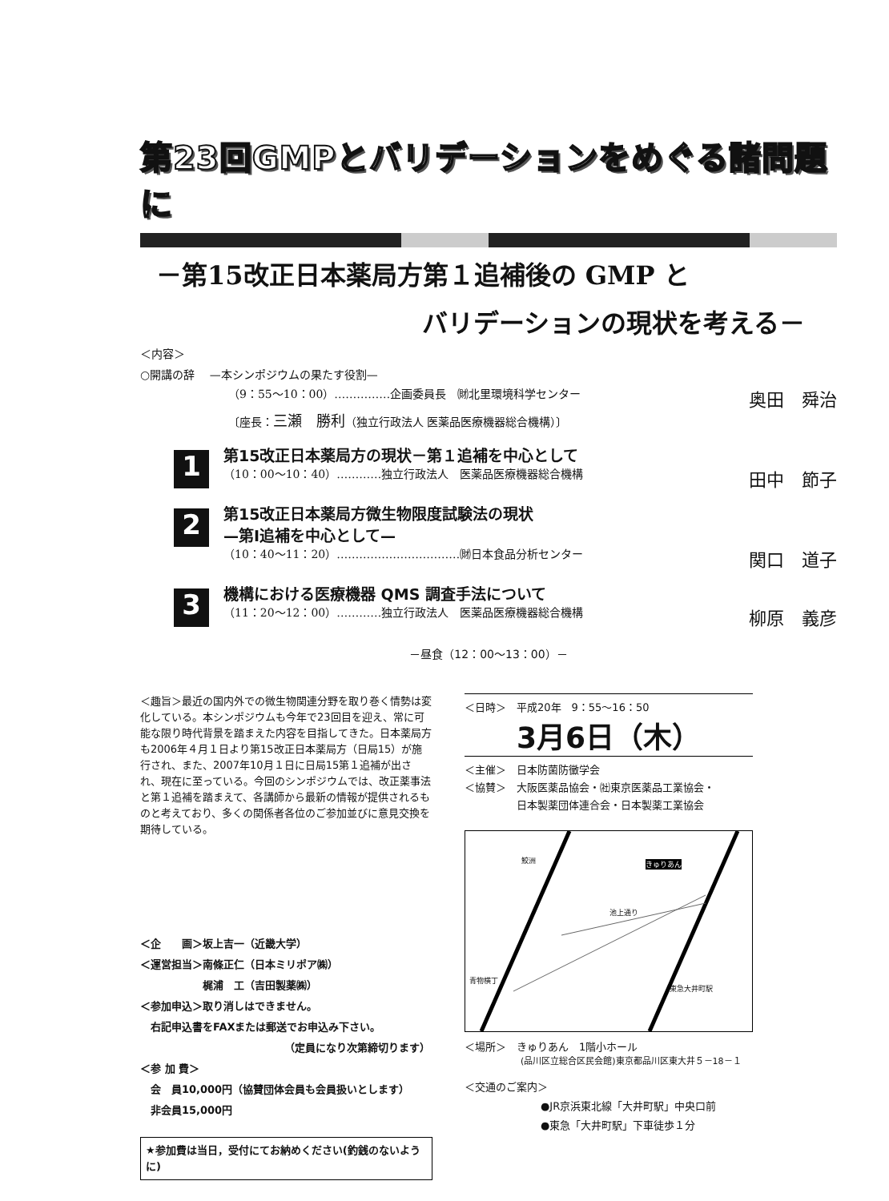第23回GMPとバリデーションをめぐる諸問題に
－第15改正日本薬局方第１追補後の GMP と
バリデーションの現状を考える－
＜内容＞
○開講の辞　 —本シンポジウムの果たす役割—
（9：55～10：00）……………企画委員長　㈶北里環境科学センター 奥田　舜治
〔座長：三瀬　勝利（独立行政法人 医薬品医療機器総合機構）〕
1
第15改正日本薬局方の現状－第１追補を中心として
（10：00～10：40）…………独立行政法人　医薬品医療機器総合機構 田中　節子
2
第15改正日本薬局方微生物限度試験法の現状
—第Ⅰ追補を中心として—
（10：40～11：20）……………………………㈶日本食品分析センター 関口　道子
3
機構における医療機器 QMS 調査手法について
（11：20～12：00）…………独立行政法人　医薬品医療機器総合機構 柳原　義彦
－昼食（12：00～13：00）－
＜趣旨＞最近の国内外での微生物関連分野を取り巻く情勢は変化している。本シンポジウムも今年で23回目を迎え、常に可能な限り時代背景を踏まえた内容を目指してきた。日本薬局方も2006年４月１日より第15改正日本薬局方（日局15）が施行され、また、2007年10月１日に日局15第１追補が出され、現在に至っている。今回のシンポジウムでは、改正薬事法と第１追補を踏まえて、各講師から最新の情報が提供されるものと考えており、多くの関係者各位のご参加並びに意見交換を期待している。
＜企　　画＞坂上吉一（近畿大学）
＜運営担当＞南條正仁（日本ミリポア㈱）
　　　　　　梶浦　工（吉田製薬㈱）
＜参加申込＞取り消しはできません。
　右記申込書をFAXまたは郵送でお申込み下さい。
（定員になり次第締切ります）
＜参 加 費＞
　会　員10,000円（協賛団体会員も会員扱いとします）
　非会員15,000円
★参加費は当日，受付にてお納めください(釣銭のないように)
＜日時＞　平成20年　9：55～16：50
3月6日（木）
＜主催＞　日本防菌防黴学会
＜協賛＞　大阪医薬品協会・㈳東京医薬品工業協会・
　　　　　日本製薬団体連合会・日本製薬工業協会
鮫洲 きゅりあん
池上通り
青物横丁
東急大井町駅
＜場所＞　きゅりあん　1階小ホール
(品川区立総合区民会館)東京都品川区東大井５－18－１
＜交通のご案内＞
●JR京浜東北線「大井町駅」中央口前
●東急「大井町駅」下車徒歩１分